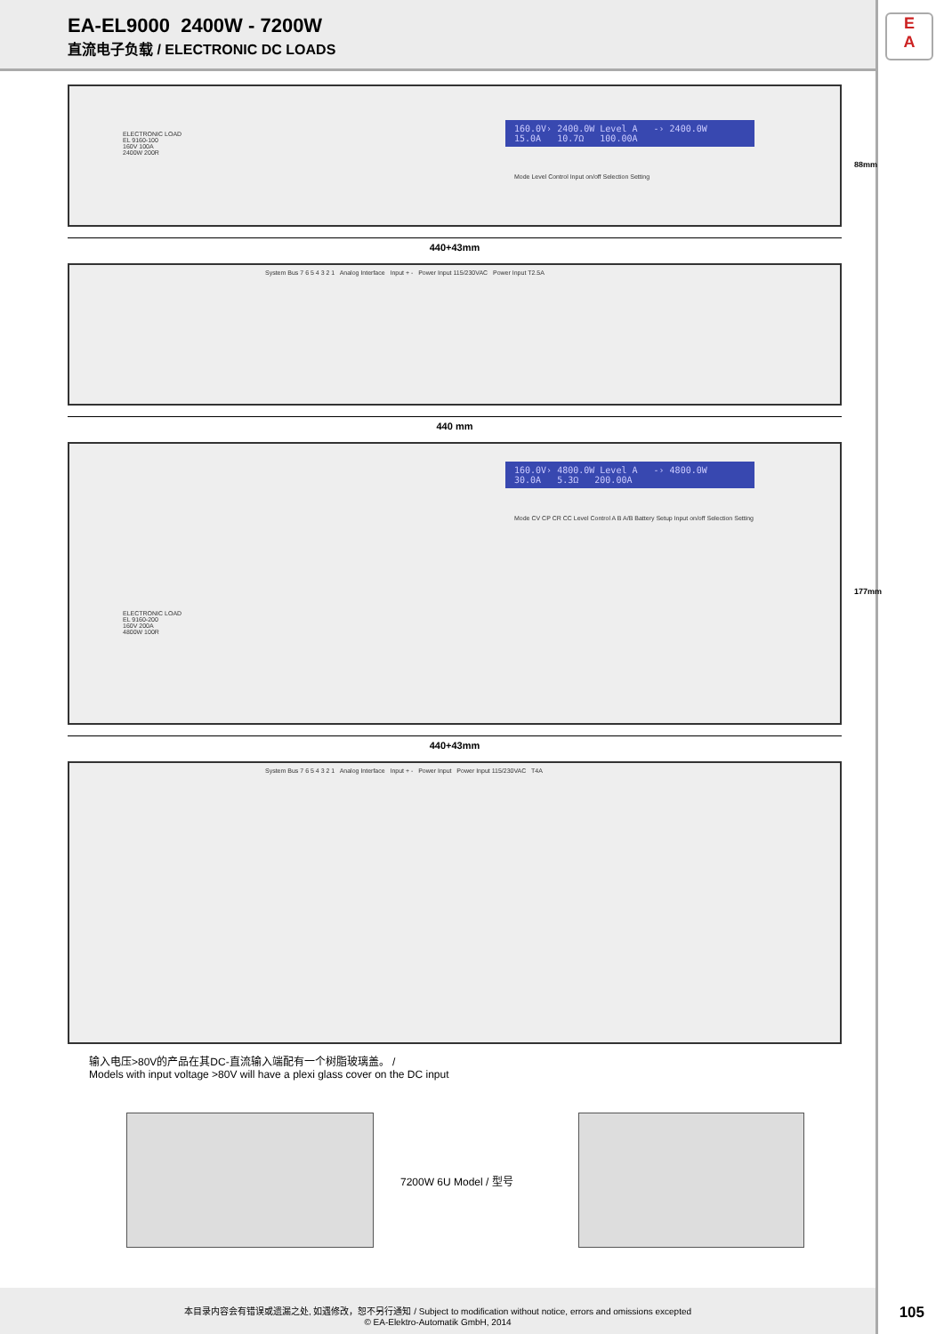EA-EL9000 2400W - 7200W
直流电子负载 / ELECTRONIC DC LOADS
E
A
ELECTRONIC LOAD
EL 9160-100
160V 100A
2400W 200R
160.0V› 2400.0W Level A -› 2400.0W
15.0A 10.7Ω 100.00A
Mode Level Control Input on/off Selection Setting
88mm
440+43mm
System Bus 7 6 5 4 3 2 1 Analog Interface Input + - Power Input 115/230VAC Power Input T2.5A
440 mm
160.0V› 4800.0W Level A -› 4800.0W
30.0A 5.3Ω 200.00A
Mode CV CP CR CC Level Control A B A/B Battery Setup Input on/off Selection Setting
ELECTRONIC LOAD
EL 9160-200
160V 200A
4800W 100R
177mm
440+43mm
System Bus 7 6 5 4 3 2 1 Analog Interface Input + - Power Input Power Input 115/230VAC T4A
输入电压>80V的产品在其DC-直流输入端配有一个树脂玻璃盖。 /
Models with input voltage >80V will have a plexi glass cover on the DC input
7200W 6U Model / 型号
本目录内容会有错误或遗漏之处, 如遇修改，恕不另行通知 / Subject to modification without notice, errors and omissions excepted
© EA-Elektro-Automatik GmbH, 2014
105